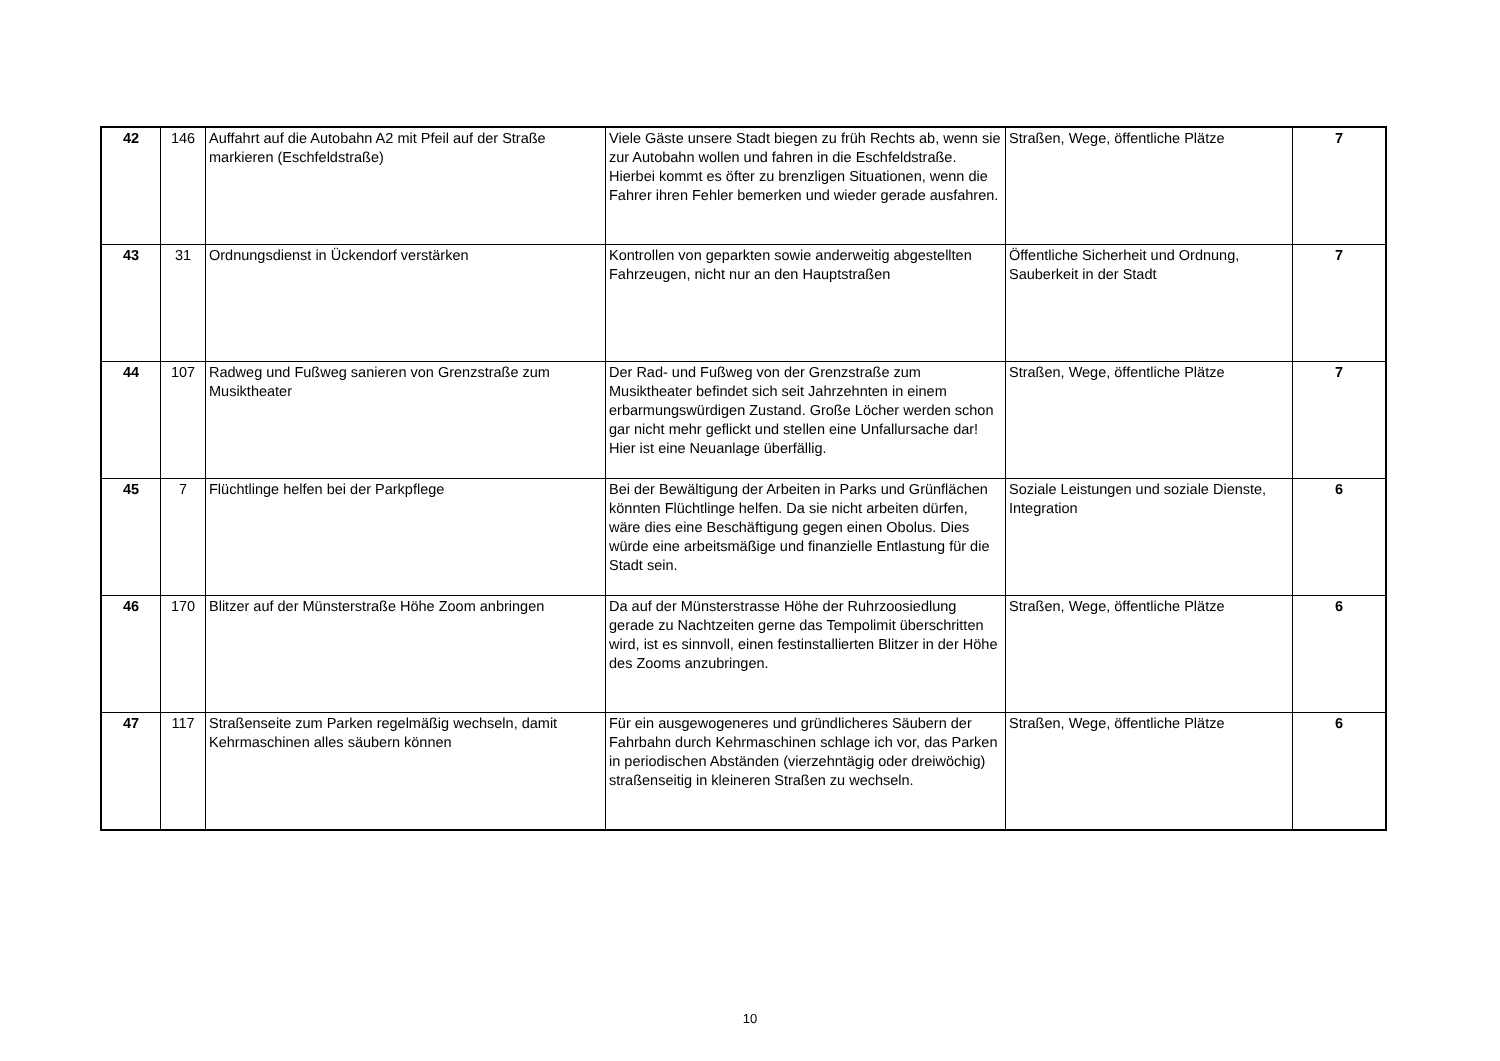| 42 | 146 | Auffahrt auf die Autobahn A2 mit Pfeil auf der Straße markieren (Eschfeldstraße) | Viele Gäste unsere Stadt biegen zu früh Rechts ab, wenn sie zur Autobahn wollen und fahren in die Eschfeldstraße. Hierbei kommt es öfter zu brenzligen Situationen, wenn die Fahrer ihren Fehler bemerken und wieder gerade ausfahren. | Straßen, Wege, öffentliche Plätze | 7 |
| 43 | 31 | Ordnungsdienst in Ückendorf verstärken | Kontrollen von geparkten sowie anderweitig abgestellten Fahrzeugen, nicht nur an den Hauptstraßen | Öffentliche Sicherheit und Ordnung, Sauberkeit in der Stadt | 7 |
| 44 | 107 | Radweg und Fußweg sanieren von Grenzstraße zum Musiktheater | Der Rad- und Fußweg von der Grenzstraße zum Musiktheater befindet sich seit Jahrzehnten in einem erbarmungswürdigen Zustand. Große Löcher werden schon gar nicht mehr geflickt und stellen eine Unfallursache dar! Hier ist eine Neuanlage überfällig. | Straßen, Wege, öffentliche Plätze | 7 |
| 45 | 7 | Flüchtlinge helfen bei der Parkpflege | Bei der Bewältigung der Arbeiten in Parks und Grünflächen könnten Flüchtlinge helfen. Da sie nicht arbeiten dürfen, wäre dies eine Beschäftigung gegen einen Obolus. Dies würde eine arbeitsmäßige und finanzielle Entlastung für die Stadt sein. | Soziale Leistungen und soziale Dienste, Integration | 6 |
| 46 | 170 | Blitzer auf der Münsterstraße Höhe Zoom anbringen | Da auf der Münsterstrasse Höhe der Ruhrzoosiedlung gerade zu Nachtzeiten gerne das Tempolimit überschritten wird, ist es sinnvoll, einen festinstallierten Blitzer in der Höhe des Zooms anzubringen. | Straßen, Wege, öffentliche Plätze | 6 |
| 47 | 117 | Straßenseite zum Parken regelmäßig wechseln, damit Kehrmaschinen alles säubern können | Für ein ausgewogeneres und gründlicheres Säubern der Fahrbahn durch Kehrmaschinen schlage ich vor, das Parken in periodischen Abständen (vierzehntägig oder dreiwöchig) straßenseitig in kleineren Straßen zu wechseln. | Straßen, Wege, öffentliche Plätze | 6 |
10